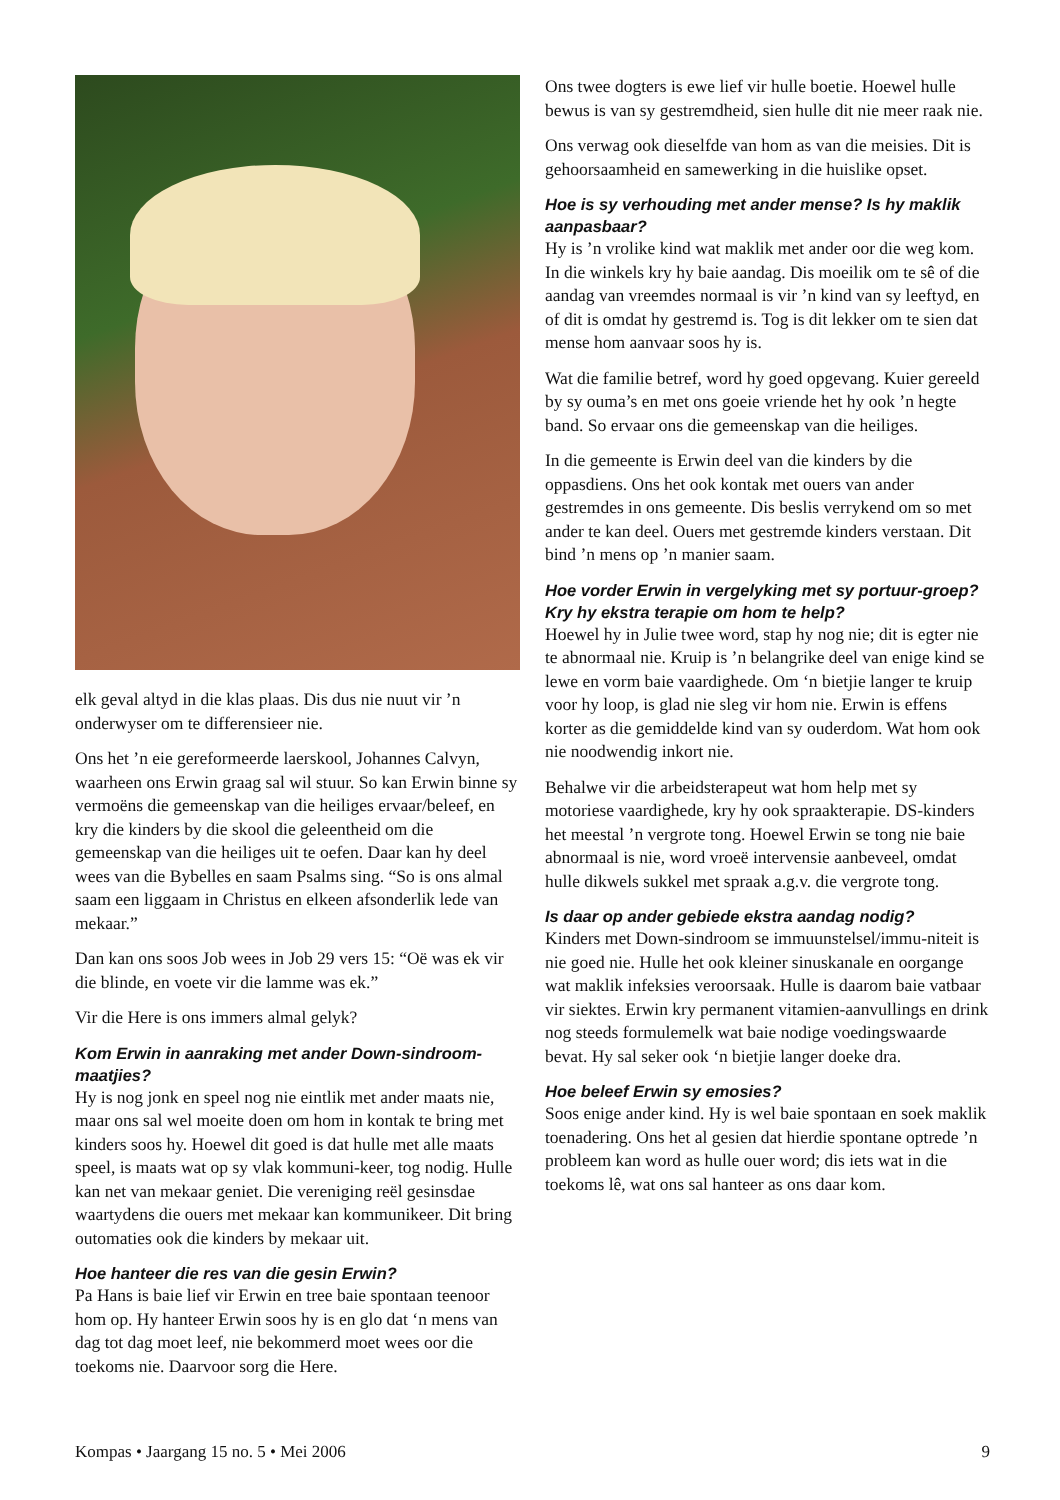elk geval altyd in die klas plaas. Dis dus nie nuut vir ’n onderwyser om te differensieer nie.
Ons het ’n eie gereformeerde laerskool, Johannes Calvyn, waarheen ons Erwin graag sal wil stuur. So kan Erwin binne sy vermoëns die gemeenskap van die heiliges ervaar/beleef, en kry die kinders by die skool die geleentheid om die gemeenskap van die heiliges uit te oefen. Daar kan hy deel wees van die Bybelles en saam Psalms sing. “So is ons almal saam een liggaam in Christus en elkeen afsonderlik lede van mekaar.”
Dan kan ons soos Job wees in Job 29 vers 15: “Oë was ek vir die blinde, en voete vir die lamme was ek.”
Vir die Here is ons immers almal gelyk?
Kom Erwin in aanraking met ander Down-sindroom-maatjies?
Hy is nog jonk en speel nog nie eintlik met ander maats nie, maar ons sal wel moeite doen om hom in kontak te bring met kinders soos hy. Hoewel dit goed is dat hulle met alle maats speel, is maats wat op sy vlak kommuni-keer, tog nodig. Hulle kan net van mekaar geniet. Die vereniging reël gesinsdae waartydens die ouers met mekaar kan kommunikeer. Dit bring outomaties ook die kinders by mekaar uit.
Hoe hanteer die res van die gesin Erwin?
Pa Hans is baie lief vir Erwin en tree baie spontaan teenoor hom op. Hy hanteer Erwin soos hy is en glo dat ‘n mens van dag tot dag moet leef, nie bekommerd moet wees oor die toekoms nie. Daarvoor sorg die Here.
Ons twee dogters is ewe lief vir hulle boetie. Hoewel hulle bewus is van sy gestremdheid, sien hulle dit nie meer raak nie.
Ons verwag ook dieselfde van hom as van die meisies. Dit is gehoorsaamheid en samewerking in die huislike opset.
Hoe is sy verhouding met ander mense? Is hy maklik aanpasbaar?
Hy is ’n vrolike kind wat maklik met ander oor die weg kom. In die winkels kry hy baie aandag. Dis moeilik om te sê of die aandag van vreemdes normaal is vir ’n kind van sy leeftyd, en of dit is omdat hy gestremd is. Tog is dit lekker om te sien dat mense hom aanvaar soos hy is.
Wat die familie betref, word hy goed opgevang. Kuier gereeld by sy ouma’s en met ons goeie vriende het hy ook ’n hegte band. So ervaar ons die gemeenskap van die heiliges.
In die gemeente is Erwin deel van die kinders by die oppasdiens. Ons het ook kontak met ouers van ander gestremdes in ons gemeente. Dis beslis verrykend om so met ander te kan deel. Ouers met gestremde kinders verstaan. Dit bind ’n mens op ’n manier saam.
Hoe vorder Erwin in vergelyking met sy portuur-groep? Kry hy ekstra terapie om hom te help?
Hoewel hy in Julie twee word, stap hy nog nie; dit is egter nie te abnormaal nie. Kruip is ’n belangrike deel van enige kind se lewe en vorm baie vaardighede. Om ‘n bietjie langer te kruip voor hy loop, is glad nie sleg vir hom nie. Erwin is effens korter as die gemiddelde kind van sy ouderdom. Wat hom ook nie noodwendig inkort nie.
Behalwe vir die arbeidsterapeut wat hom help met sy motoriese vaardighede, kry hy ook spraakterapie. DS-kinders het meestal ’n vergrote tong. Hoewel Erwin se tong nie baie abnormaal is nie, word vroeë intervensie aanbeveel, omdat hulle dikwels sukkel met spraak a.g.v. die vergrote tong.
Is daar op ander gebiede ekstra aandag nodig?
Kinders met Down-sindroom se immuunstelsel/immu-niteit is nie goed nie. Hulle het ook kleiner sinuskanale en oorgange wat maklik infeksies veroorsaak. Hulle is daarom baie vatbaar vir siektes. Erwin kry permanent vitamien-aanvullings en drink nog steeds formulemelk wat baie nodige voedingswaarde bevat. Hy sal seker ook ‘n bietjie langer doeke dra.
Hoe beleef Erwin sy emosies?
Soos enige ander kind. Hy is wel baie spontaan en soek maklik toenadering. Ons het al gesien dat hierdie spontane optrede ’n probleem kan word as hulle ouer word; dis iets wat in die toekoms lê, wat ons sal hanteer as ons daar kom.
Kompas • Jaargang 15 no. 5 • Mei 2006 9